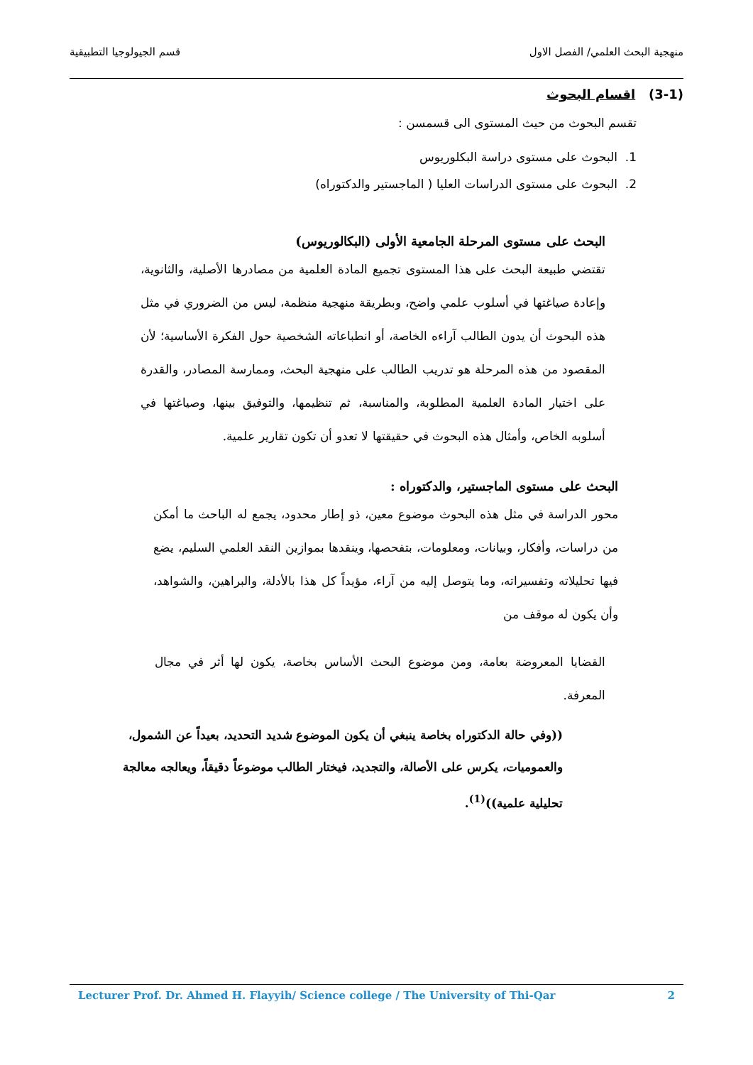منهجية البحث العلمي/ الفصل الاول قسم الجيولوجيا التطبيقية
(3-1) اقسام البحوث
تقسم البحوث من حيث المستوى الى قسمسن :
1. البحوث على مستوى دراسة البكلوريوس
2. البحوث على مستوى الدراسات العليا ( الماجستير والدكتوراه)
البحث على مستوى المرحلة الجامعية الأولى (البكالوريوس)
تقتضي طبيعة البحث على هذا المستوى تجميع المادة العلمية من مصادرها الأصلية، والثانوية، وإعادة صياغتها في أسلوب علمي واضح، وبطريقة منهجية منظمة، ليس من الضروري في مثل هذه البحوث أن يدون الطالب آراءه الخاصة، أو انطباعاته الشخصية حول الفكرة الأساسية؛ لأن المقصود من هذه المرحلة هو تدريب الطالب على منهجية البحث، وممارسة المصادر، والقدرة على اختيار المادة العلمية المطلوبة، والمناسبة، ثم تنظيمها، والتوفيق بينها، وصياغتها في أسلوبه الخاص، وأمثال هذه البحوث في حقيقتها لا تعدو أن تكون تقارير علمية.
البحث على مستوى الماجستير، والدكتوراه :
محور الدراسة في مثل هذه البحوث موضوع معين، ذو إطار محدود، يجمع له الباحث ما أمكن من دراسات، وأفكار، وبيانات، ومعلومات، بتفحصها، وينقدها بموازين النقد العلمي السليم، يضع فيها تحليلاته وتفسيراته، وما يتوصل إليه من آراء، مؤيداً كل هذا بالأدلة، والبراهين، والشواهد، وأن يكون له موقف من
القضايا المعروضة بعامة، ومن موضوع البحث الأساس بخاصة، يكون لها أثر في مجال المعرفة.
((وفي حالة الدكتوراه بخاصة ينبغي أن يكون الموضوع شديد التحديد، بعيداً عن الشمول، والعموميات، يكرس على الأصالة، والتجديد، فيختار الطالب موضوعاً دقيقاً، ويعالجه معالجة تحليلية علمية))<sup>(1)</sup>.
Lecturer Prof. Dr. Ahmed H. Flayyih/ Science college / The University of Thi-Qar 2